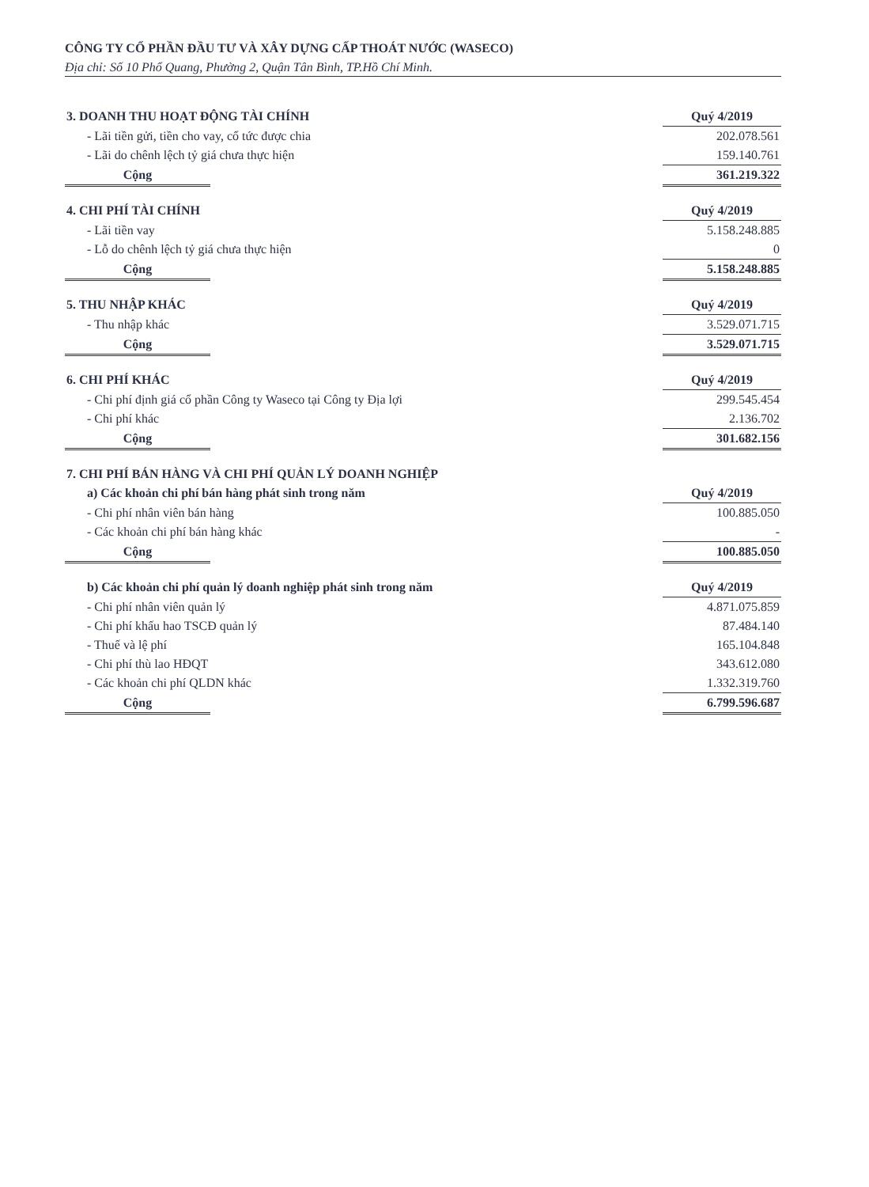CÔNG TY CỔ PHẦN ĐẦU TƯ VÀ XÂY DỰNG CẤP THOÁT NƯỚC (WASECO)
Địa chỉ: Số 10 Phổ Quang, Phường 2, Quận Tân Bình, TP.Hồ Chí Minh.
| 3. DOANH THU HOẠT ĐỘNG TÀI CHÍNH | | Quý 4/2019 |
| --- | --- | --- |
| - Lãi tiền gửi, tiền cho vay, cổ tức được chia | | 202.078.561 |
| - Lãi do chênh lệch tỷ giá chưa thực hiện | | 159.140.761 |
| Cộng | | 361.219.322 |
| 4. CHI PHÍ TÀI CHÍNH | | Quý 4/2019 |
| --- | --- | --- |
| - Lãi tiền vay | | 5.158.248.885 |
| - Lỗ do chênh lệch tỷ giá chưa thực hiện | | 0 |
| Cộng | | 5.158.248.885 |
| 5. THU NHẬP KHÁC | | Quý 4/2019 |
| --- | --- | --- |
| - Thu nhập khác | | 3.529.071.715 |
| Cộng | | 3.529.071.715 |
| 6. CHI PHÍ KHÁC | | Quý 4/2019 |
| --- | --- | --- |
| - Chi phí định giá cổ phần Công ty Waseco tại Công ty Địa lợi | | 299.545.454 |
| - Chi phí khác | | 2.136.702 |
| Cộng | | 301.682.156 |
| 7. CHI PHÍ BÁN HÀNG VÀ CHI PHÍ QUẢN LÝ DOANH NGHIỆP | | |
| --- | --- | --- |
| a) Các khoản chi phí bán hàng phát sinh trong năm | | Quý 4/2019 |
| - Chi phí nhân viên bán hàng | | 100.885.050 |
| - Các khoản chi phí bán hàng khác | | - |
| Cộng | | 100.885.050 |
| b) Các khoản chi phí quản lý doanh nghiệp phát sinh trong năm | | Quý 4/2019 |
| --- | --- | --- |
| - Chi phí nhân viên quản lý | | 4.871.075.859 |
| - Chi phí khấu hao TSCĐ quản lý | | 87.484.140 |
| - Thuế và lệ phí | | 165.104.848 |
| - Chi phí thù lao HĐQT | | 343.612.080 |
| - Các khoản chi phí QLDN khác | | 1.332.319.760 |
| Cộng | | 6.799.596.687 |